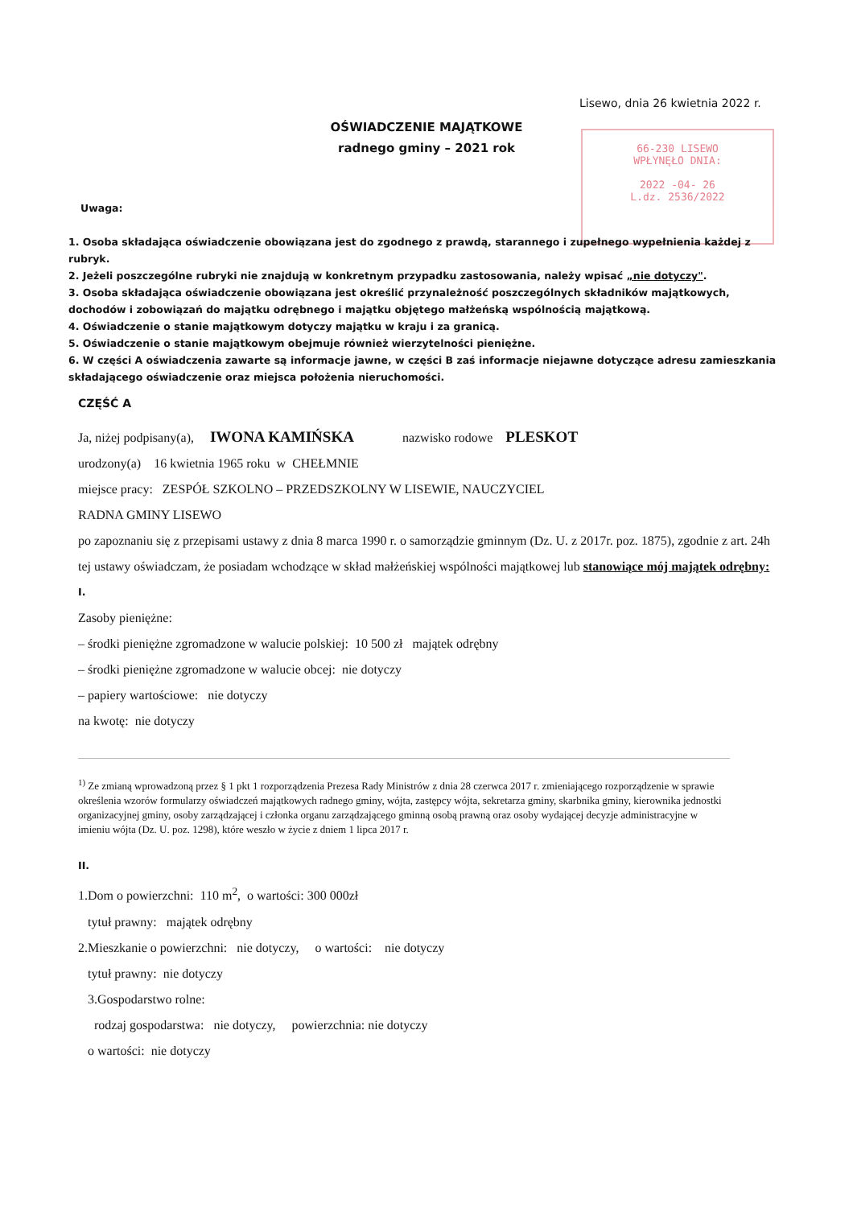Lisewo, dnia 26 kwietnia 2022 r.
OŚWIADCZENIE MAJĄTKOWE
radnego gminy – 2021 rok
66-230 LISEWO
WPŁYNĘŁO DNIA:
2022 -04- 26
L.dz. 2536/2022
Uwaga:
1. Osoba składająca oświadczenie obowiązana jest do zgodnego z prawdą, starannego i zupełnego wypełnienia każdej z rubryk.
2. Jeżeli poszczególne rubryki nie znajdują w konkretnym przypadku zastosowania, należy wpisać „nie dotyczy".
3. Osoba składająca oświadczenie obowiązana jest określić przynależność poszczególnych składników majątkowych, dochodów i zobowiązań do majątku odrębnego i majątku objętego małżeńską wspólnością majątkową.
4. Oświadczenie o stanie majątkowym dotyczy majątku w kraju i za granicą.
5. Oświadczenie o stanie majątkowym obejmuje również wierzytelności pieniężne.
6. W części A oświadczenia zawarte są informacje jawne, w części B zaś informacje niejawne dotyczące adresu zamieszkania składającego oświadczenie oraz miejsca położenia nieruchomości.
CZĘŚĆ A
Ja, niżej podpisany(a), IWONA KAMIŃSKA nazwisko rodowe PLESKOT
urodzony(a) 16 kwietnia 1965 roku w CHEŁMNIE
miejsce pracy: ZESPÓŁ SZKOLNO – PRZEDSZKOLNY W LISEWIE, NAUCZYCIEL
RADNA GMINY LISEWO
po zapoznaniu się z przepisami ustawy z dnia 8 marca 1990 r. o samorządzie gminnym (Dz. U. z 2017r. poz. 1875), zgodnie z art. 24h tej ustawy oświadczam, że posiadam wchodzące w skład małżeńskiej wspólności majątkowej lub stanowiące mój majątek odrębny:
I.
Zasoby pieniężne:
– środki pieniężne zgromadzone w walucie polskiej: 10 500 zł majątek odrębny
– środki pieniężne zgromadzone w walucie obcej: nie dotyczy
– papiery wartościowe: nie dotyczy
na kwotę: nie dotyczy
<sup>1)</sup> Ze zmianą wprowadzoną przez § 1 pkt 1 rozporządzenia Prezesa Rady Ministrów z dnia 28 czerwca 2017 r. zmieniającego rozporządzenie w sprawie określenia wzorów formularzy oświadczeń majątkowych radnego gminy, wójta, zastępcy wójta, sekretarza gminy, skarbnika gminy, kierownika jednostki organizacyjnej gminy, osoby zarządzającej i członka organu zarządzającego gminną osobą prawną oraz osoby wydającej decyzje administracyjne w imieniu wójta (Dz. U. poz. 1298), które weszło w życie z dniem 1 lipca 2017 r.
II.
1.Dom o powierzchni: 110 m<sup>2</sup>, o wartości: 300 000zł
tytuł prawny: majątek odrębny
2.Mieszkanie o powierzchni: nie dotyczy, o wartości: nie dotyczy
tytuł prawny: nie dotyczy
3.Gospodarstwo rolne:
rodzaj gospodarstwa: nie dotyczy, powierzchnia: nie dotyczy
o wartości: nie dotyczy